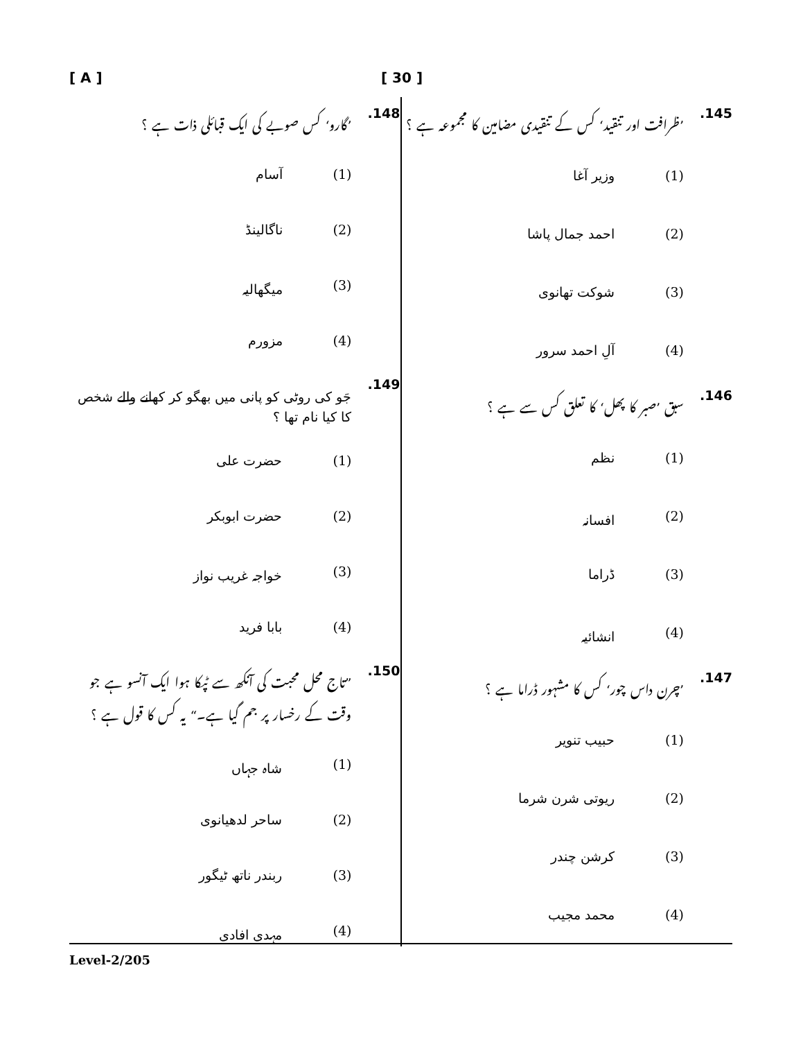[ A ] [ 30 ]
145.’ظرافت اور تنقید‘ کس کے تنقیدی مضامین کا مجموعہ ہے ؟
(1) وزیر آغا
(2) احمد جمال پاشا
(3) شوکت تھانوی
(4) آلِ احمد سرور
146. سبق ’صبر کا پھل‘ کا تعلق کس سے ہے ؟
(1) نظم
(2) افسانہ
(3) ڈراما
(4) انشائیہ
147.’چرن داس چور‘ کس کا مشہور ڈراما ہے ؟
(1) حبیب تنویر
(2) ریوتی شرن شرما
(3) کرشن چندر
(4) محمد مجیب
148.’گارو‘ کس صوبے کی ایک قبائلی ذات ہے ؟
(1) آسام
(2) ناگالینڈ
(3) میگھالیہ
(4) مزورم
149. جَو کی روٹی کو پانی میں بھگو کر کھانے والے شخص کا کیا نام تھا ؟
(1) حضرت علی
(2) حضرت ابوبکر
(3) خواجہ غریب نواز
(4) بابا فرید
150.”تاج محل محبت کی آنکھ سے ٹپکا ہوا ایک آنسو ہے جو وقت کے رخسار پر جم گیا ہے۔“ یہ کس کا قول ہے ؟
(1) شاہ جہاں
(2) ساحر لدھیانوی
(3) ربندر ناتھ ٹیگور
(4) مہدی افادی
Level-2/205